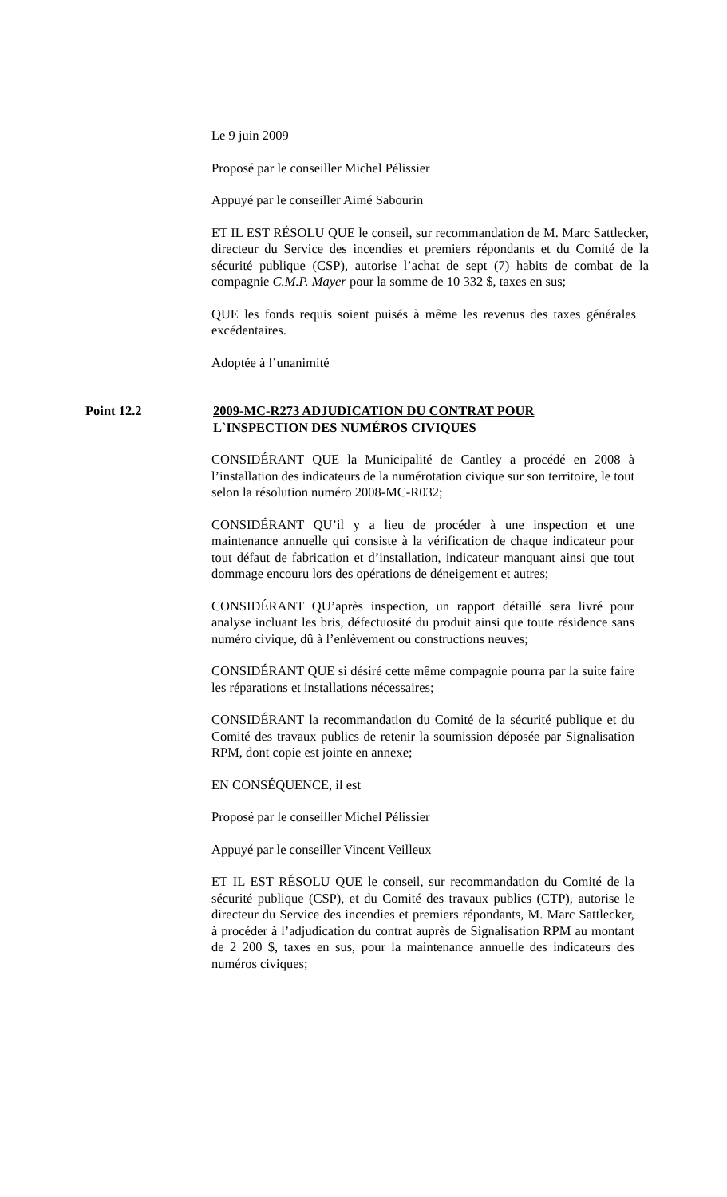Le 9 juin 2009
Proposé par le conseiller Michel Pélissier
Appuyé par le conseiller Aimé Sabourin
ET IL EST RÉSOLU QUE le conseil, sur recommandation de M. Marc Sattlecker, directeur du Service des incendies et premiers répondants et du Comité de la sécurité publique (CSP), autorise l’achat de sept (7) habits de combat de la compagnie C.M.P. Mayer pour la somme de 10 332 $, taxes en sus;
QUE les fonds requis soient puisés à même les revenus des taxes générales excédentaires.
Adoptée à l’unanimité
Point 12.2 2009-MC-R273 ADJUDICATION DU CONTRAT POUR L`INSPECTION DES NUMÉROS CIVIQUES
CONSIDÉRANT QUE la Municipalité de Cantley a procédé en 2008 à l’installation des indicateurs de la numérotation civique sur son territoire, le tout selon la résolution numéro 2008-MC-R032;
CONSIDÉRANT QU’il y a lieu de procéder à une inspection et une maintenance annuelle qui consiste à la vérification de chaque indicateur pour tout défaut de fabrication et d’installation, indicateur manquant ainsi que tout dommage encouru lors des opérations de déneigement et autres;
CONSIDÉRANT QU’après inspection, un rapport détaillé sera livré pour analyse incluant les bris, défectuosité du produit ainsi que toute résidence sans numéro civique, dû à l’enlèvement ou constructions neuves;
CONSIDÉRANT QUE si désiré cette même compagnie pourra par la suite faire les réparations et installations nécessaires;
CONSIDÉRANT la recommandation du Comité de la sécurité publique et du Comité des travaux publics de retenir la soumission déposée par Signalisation RPM, dont copie est jointe en annexe;
EN CONSÉQUENCE, il est
Proposé par le conseiller Michel Pélissier
Appuyé par le conseiller Vincent Veilleux
ET IL EST RÉSOLU QUE le conseil, sur recommandation du Comité de la sécurité publique (CSP), et du Comité des travaux publics (CTP), autorise le directeur du Service des incendies et premiers répondants, M. Marc Sattlecker, à procéder à l’adjudication du contrat auprès de Signalisation RPM au montant de 2 200 $, taxes en sus, pour la maintenance annuelle des indicateurs des numéros civiques;